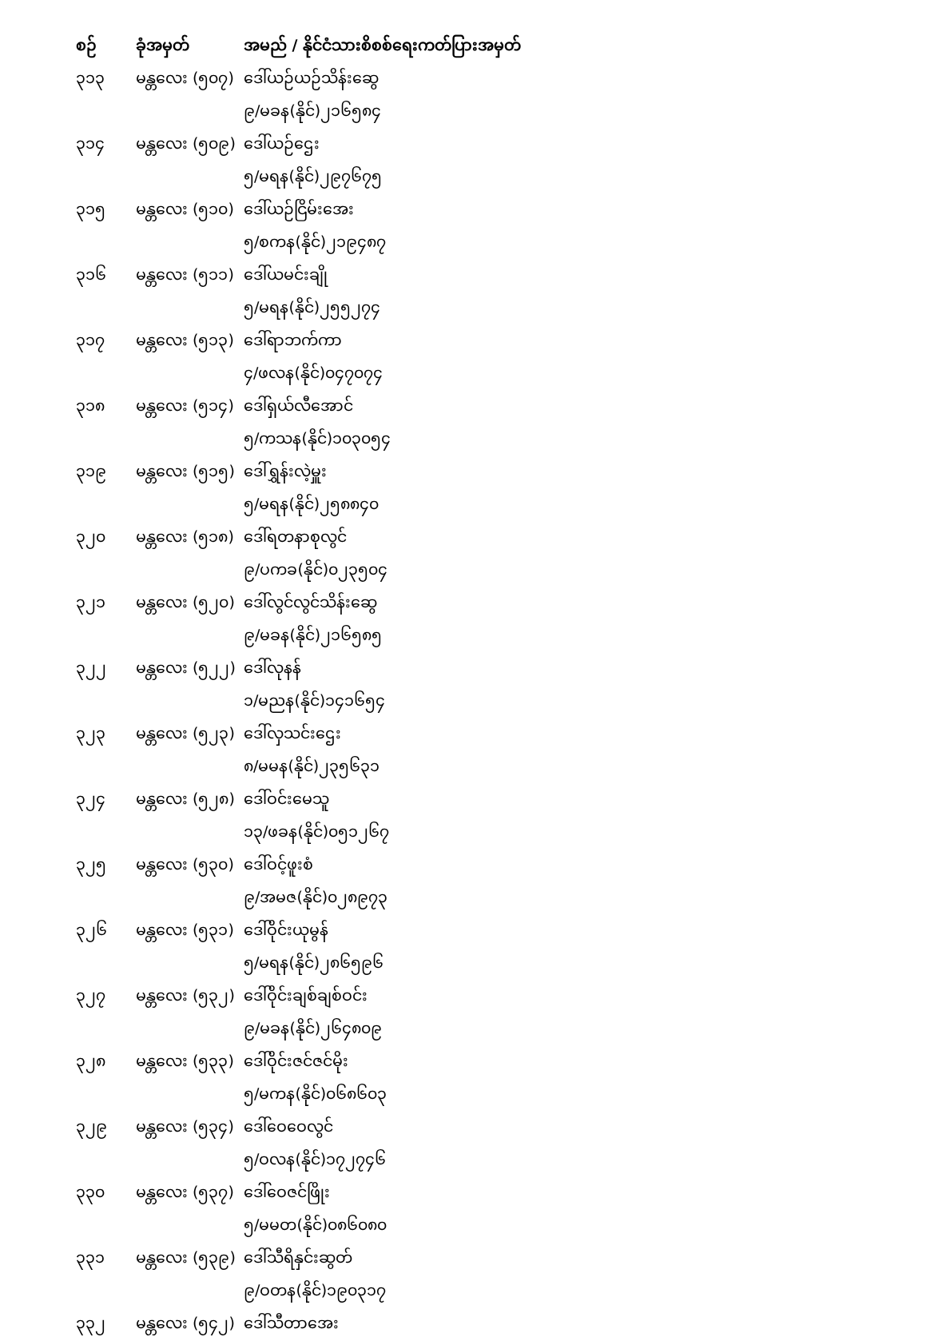| စဉ် | ခုံအမှတ် | အမည် / နိုင်ငံသားစိစစ်ရေးကတ်ပြားအမှတ် |
| --- | --- | --- |
| ၃၁၃ | မန္တလေး (၅၀၇) | ဒေါ်ယဉ်ယဉ်သိန်းဆွေ |
| | | ၉/မခန(နိုင်)၂၁၆၅၈၄ |
| ၃၁၄ | မန္တလေး (၅၀၉) | ဒေါ်ယဉ်ဌေး |
| | | ၅/မရန(နိုင်)၂၉၇၆၇၅ |
| ၃၁၅ | မန္တလေး (၅၁၀) | ဒေါ်ယဉ်ငြိမ်းအေး |
| | | ၅/စကန(နိုင်)၂၁၉၄၈၇ |
| ၃၁၆ | မန္တလေး (၅၁၁) | ဒေါ်ယမင်းချို |
| | | ၅/မရန(နိုင်)၂၅၅၂၇၄ |
| ၃၁၇ | မန္တလေး (၅၁၃) | ဒေါ်ရာဘက်ကာ |
| | | ၄/ဖလန(နိုင်)၀၄၇၀၇၄ |
| ၃၁၈ | မန္တလေး (၅၁၄) | ဒေါ်ရှယ်လီအောင် |
| | | ၅/ကသန(နိုင်)၁၀၃၀၅၄ |
| ၃၁၉ | မန္တလေး (၅၁၅) | ဒေါ်ရွှန်းလဲ့မှူး |
| | | ၅/မရန(နိုင်)၂၅၈၈၄၀ |
| ၃၂၀ | မန္တလေး (၅၁၈) | ဒေါ်ရတနာစုလွင် |
| | | ၉/ပကခ(နိုင်)၀၂၃၅၀၄ |
| ၃၂၁ | မန္တလေး (၅၂၀) | ဒေါ်လွင်လွင်သိန်းဆွေ |
| | | ၉/မခန(နိုင်)၂၁၆၅၈၅ |
| ၃၂၂ | မန္တလေး (၅၂၂) | ဒေါ်လုနန် |
| | | ၁/မညန(နိုင်)၁၄၁၆၅၄ |
| ၃၂၃ | မန္တလေး (၅၂၃) | ဒေါ်လှသင်းဌေး |
| | | ၈/မမန(နိုင်)၂၃၅၆၃၁ |
| ၃၂၄ | မန္တလေး (၅၂၈) | ဒေါ်ဝင်းမေသူ |
| | | ၁၃/ဖခန(နိုင်)၀၅၁၂၆၇ |
| ၃၂၅ | မန္တလေး (၅၃၀) | ဒေါ်ဝင့်ဖူးစံ |
| | | ၉/အမဇ(နိုင်)၀၂၈၉၇၃ |
| ၃၂၆ | မန္တလေး (၅၃၁) | ဒေါ်ဝိုင်းယုမွန် |
| | | ၅/မရန(နိုင်)၂၈၆၅၉၆ |
| ၃၂၇ | မန္တလေး (၅၃၂) | ဒေါ်ဝိုင်းချစ်ချစ်ဝင်း |
| | | ၉/မခန(နိုင်)၂၆၄၈၀၉ |
| ၃၂၈ | မန္တလေး (၅၃၃) | ဒေါ်ဝိုင်းဇင်ဇင်မိုး |
| | | ၅/မကန(နိုင်)၀၆၈၆၀၃ |
| ၃၂၉ | မန္တလေး (၅၃၄) | ဒေါ်ဝေဝေလွင် |
| | | ၅/ဝလန(နိုင်)၁၇၂၇၄၆ |
| ၃၃၀ | မန္တလေး (၅၃၇) | ဒေါ်ဝေဇင်ဖြိုး |
| | | ၅/မမတ(နိုင်)၀၈၆၀၈၀ |
| ၃၃၁ | မန္တလေး (၅၃၉) | ဒေါ်သီရိနှင်းဆွတ် |
| | | ၉/ဝတန(နိုင်)၁၉၀၃၁၇ |
| ၃၃၂ | မန္တလေး (၅၄၂) | ဒေါ်သီတာအေး |